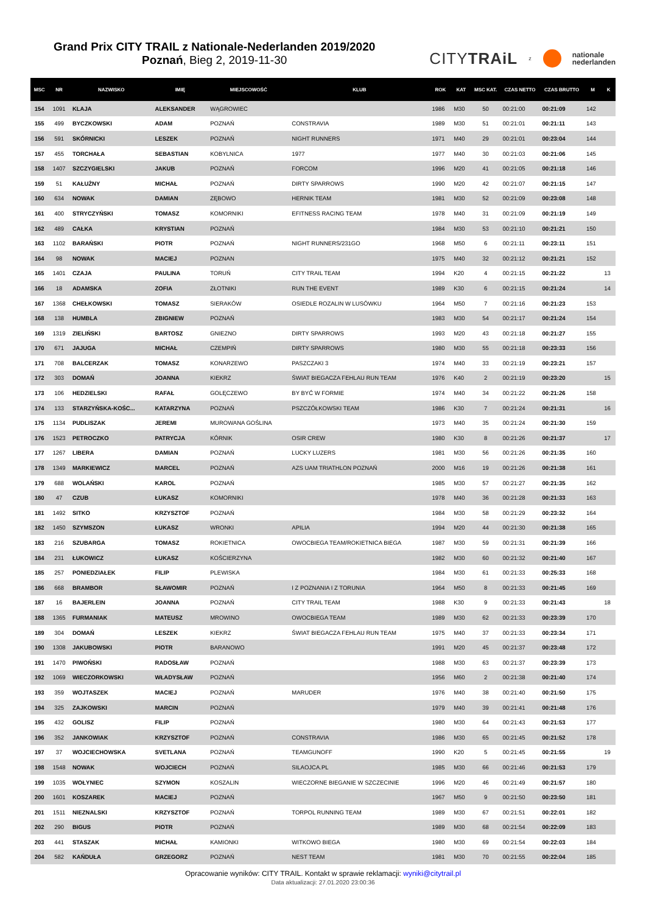Grand Prix CITY TRAIL z Nationale-Nederlanden 2019/2020
Poznań, Bieg 2, 2019-11-30
CITYTRAiL z nationale
nederlanden
| MSC | NR | NAZWISKO | IMIĘ | MIEJSCOWOŚĆ | KLUB | ROK | KAT | MSC KAT. | CZAS NETTO | CZAS BRUTTO | M | K |
| --- | --- | --- | --- | --- | --- | --- | --- | --- | --- | --- | --- | --- |
| 154 | 1091 | KLAJA | ALEKSANDER | WĄGROWIEC | | 1986 | M30 | 50 | 00:21:00 | 00:21:09 | 142 | |
| 155 | 499 | BYCZKOWSKI | ADAM | POZNAŃ | CONSTRAVIA | 1989 | M30 | 51 | 00:21:01 | 00:21:11 | 143 | |
| 156 | 591 | SKÓRNICKI | LESZEK | POZNAŃ | NIGHT RUNNERS | 1971 | M40 | 29 | 00:21:01 | 00:23:04 | 144 | |
| 157 | 455 | TORCHAŁA | SEBASTIAN | KOBYLNICA | 1977 | 1977 | M40 | 30 | 00:21:03 | 00:21:06 | 145 | |
| 158 | 1407 | SZCZYGIELSKI | JAKUB | POZNAŃ | FORCOM | 1996 | M20 | 41 | 00:21:05 | 00:21:18 | 146 | |
| 159 | 51 | KAŁUŻNY | MICHAŁ | POZNAŃ | DIRTY SPARROWS | 1990 | M20 | 42 | 00:21:07 | 00:21:15 | 147 | |
| 160 | 634 | NOWAK | DAMIAN | ZĘBOWO | HERNIK TEAM | 1981 | M30 | 52 | 00:21:09 | 00:23:08 | 148 | |
| 161 | 400 | STRYCZYŃSKI | TOMASZ | KOMORNIKI | EFITNESS RACING TEAM | 1978 | M40 | 31 | 00:21:09 | 00:21:19 | 149 | |
| 162 | 489 | CAŁKA | KRYSTIAN | POZNAŃ | | 1984 | M30 | 53 | 00:21:10 | 00:21:21 | 150 | |
| 163 | 1102 | BARAŃSKI | PIOTR | POZNAŃ | NIGHT RUNNERS/231GO | 1968 | M50 | 6 | 00:21:11 | 00:23:11 | 151 | |
| 164 | 98 | NOWAK | MACIEJ | POZNAN | | 1975 | M40 | 32 | 00:21:12 | 00:21:21 | 152 | |
| 165 | 1401 | CZAJA | PAULINA | TORUŃ | CITY TRAIL TEAM | 1994 | K20 | 4 | 00:21:15 | 00:21:22 | | 13 |
| 166 | 18 | ADAMSKA | ZOFIA | ZŁOTNIKI | RUN THE EVENT | 1989 | K30 | 6 | 00:21:15 | 00:21:24 | | 14 |
| 167 | 1368 | CHEŁKOWSKI | TOMASZ | SIERAKÓW | OSIEDLE ROZALIN W LUSÓWKU | 1964 | M50 | 7 | 00:21:16 | 00:21:23 | 153 | |
| 168 | 138 | HUMBLA | ZBIGNIEW | POZNAŃ | | 1983 | M30 | 54 | 00:21:17 | 00:21:24 | 154 | |
| 169 | 1319 | ZIELIŃSKI | BARTOSZ | GNIEZNO | DIRTY SPARROWS | 1993 | M20 | 43 | 00:21:18 | 00:21:27 | 155 | |
| 170 | 671 | JAJUGA | MICHAŁ | CZEMPIŃ | DIRTY SPARROWS | 1980 | M30 | 55 | 00:21:18 | 00:23:33 | 156 | |
| 171 | 708 | BALCERZAK | TOMASZ | KONARZEWO | PASZCZAKI 3 | 1974 | M40 | 33 | 00:21:19 | 00:23:21 | 157 | |
| 172 | 303 | DOMAŃ | JOANNA | KIEKRZ | ŚWIAT BIEGACZA FEHLAU RUN TEAM | 1976 | K40 | 2 | 00:21:19 | 00:23:20 | | 15 |
| 173 | 106 | HEDZIELSKI | RAFAŁ | GOLĘCZEWO | BY BYĆ W FORMIE | 1974 | M40 | 34 | 00:21:22 | 00:21:26 | 158 | |
| 174 | 133 | STARZYŃSKA-KOŚC... | KATARZYNA | POZNAŃ | PSZCZÓŁKOWSKI TEAM | 1986 | K30 | 7 | 00:21:24 | 00:21:31 | | 16 |
| 175 | 1134 | PUDLISZAK | JEREMI | MUROWANA GOŚLINA | | 1973 | M40 | 35 | 00:21:24 | 00:21:30 | 159 | |
| 176 | 1523 | PETROCZKO | PATRYCJA | KÓRNIK | OSIR CREW | 1980 | K30 | 8 | 00:21:26 | 00:21:37 | | 17 |
| 177 | 1267 | LIBERA | DAMIAN | POZNAŃ | LUCKY LUZERS | 1981 | M30 | 56 | 00:21:26 | 00:21:35 | 160 | |
| 178 | 1349 | MARKIEWICZ | MARCEL | POZNAŃ | AZS UAM TRIATHLON POZNAŃ | 2000 | M16 | 19 | 00:21:26 | 00:21:38 | 161 | |
| 179 | 688 | WOLAŃSKI | KAROL | POZNAŃ | | 1985 | M30 | 57 | 00:21:27 | 00:21:35 | 162 | |
| 180 | 47 | CZUB | ŁUKASZ | KOMORNIKI | | 1978 | M40 | 36 | 00:21:28 | 00:21:33 | 163 | |
| 181 | 1492 | SITKO | KRZYSZTOF | POZNAŃ | | 1984 | M30 | 58 | 00:21:29 | 00:23:32 | 164 | |
| 182 | 1450 | SZYMSZON | ŁUKASZ | WRONKI | APILIA | 1994 | M20 | 44 | 00:21:30 | 00:21:38 | 165 | |
| 183 | 216 | SZUBARGA | TOMASZ | ROKIETNICA | OWOCBIEGA TEAM/ROKIETNICA BIEGA | 1987 | M30 | 59 | 00:21:31 | 00:21:39 | 166 | |
| 184 | 231 | ŁUKOWICZ | ŁUKASZ | KOŚCIERZYNA | | 1982 | M30 | 60 | 00:21:32 | 00:21:40 | 167 | |
| 185 | 257 | PONIEDZIAŁEK | FILIP | PLEWISKA | | 1984 | M30 | 61 | 00:21:33 | 00:25:33 | 168 | |
| 186 | 668 | BRAMBOR | SŁAWOMIR | POZNAŃ | I Z POZNANIA I Z TORUNIA | 1964 | M50 | 8 | 00:21:33 | 00:21:45 | 169 | |
| 187 | 16 | BAJERLEIN | JOANNA | POZNAŃ | CITY TRAIL TEAM | 1988 | K30 | 9 | 00:21:33 | 00:21:43 | | 18 |
| 188 | 1365 | FURMANIAK | MATEUSZ | MROWINO | OWOCBIEGA TEAM | 1989 | M30 | 62 | 00:21:33 | 00:23:39 | 170 | |
| 189 | 304 | DOMAŃ | LESZEK | KIEKRZ | ŚWIAT BIEGACZA FEHLAU RUN TEAM | 1975 | M40 | 37 | 00:21:33 | 00:23:34 | 171 | |
| 190 | 1308 | JAKUBOWSKI | PIOTR | BARANOWO | | 1991 | M20 | 45 | 00:21:37 | 00:23:48 | 172 | |
| 191 | 1470 | PIWOŃSKI | RADOSŁAW | POZNAŃ | | 1988 | M30 | 63 | 00:21:37 | 00:23:39 | 173 | |
| 192 | 1069 | WIECZORKOWSKI | WŁADYSŁAW | POZNAŃ | | 1956 | M60 | 2 | 00:21:38 | 00:21:40 | 174 | |
| 193 | 359 | WOJTASZEK | MACIEJ | POZNAŃ | MARUDER | 1976 | M40 | 38 | 00:21:40 | 00:21:50 | 175 | |
| 194 | 325 | ZAJKOWSKI | MARCIN | POZNAŃ | | 1979 | M40 | 39 | 00:21:41 | 00:21:48 | 176 | |
| 195 | 432 | GOLISZ | FILIP | POZNAŃ | | 1980 | M30 | 64 | 00:21:43 | 00:21:53 | 177 | |
| 196 | 352 | JANKOWIAK | KRZYSZTOF | POZNAŃ | CONSTRAVIA | 1986 | M30 | 65 | 00:21:45 | 00:21:52 | 178 | |
| 197 | 37 | WOJCIECHOWSKA | SVETLANA | POZNAŃ | TEAMGUNOFF | 1990 | K20 | 5 | 00:21:45 | 00:21:55 | | 19 |
| 198 | 1548 | NOWAK | WOJCIECH | POZNAŃ | SILAOJCA.PL | 1985 | M30 | 66 | 00:21:46 | 00:21:53 | 179 | |
| 199 | 1035 | WOŁYNIEC | SZYMON | KOSZALIN | WIECZORNE BIEGANIE W SZCZECINIE | 1996 | M20 | 46 | 00:21:49 | 00:21:57 | 180 | |
| 200 | 1601 | KOSZAREK | MACIEJ | POZNAŃ | | 1967 | M50 | 9 | 00:21:50 | 00:23:50 | 181 | |
| 201 | 1511 | NIEZNALSKI | KRZYSZTOF | POZNAŃ | TORPOL RUNNING TEAM | 1989 | M30 | 67 | 00:21:51 | 00:22:01 | 182 | |
| 202 | 290 | BIGUS | PIOTR | POZNAŃ | | 1989 | M30 | 68 | 00:21:54 | 00:22:09 | 183 | |
| 203 | 441 | STASZAK | MICHAŁ | KAMIONKI | WITKOWO BIEGA | 1980 | M30 | 69 | 00:21:54 | 00:22:03 | 184 | |
| 204 | 582 | KAŃDUŁA | GRZEGORZ | POZNAŃ | NEST TEAM | 1981 | M30 | 70 | 00:21:55 | 00:22:04 | 185 | |
Opracowanie wyników: CITY TRAIL. Kontakt w sprawie reklamacji: wyniki@citytrail.pl
Data aktualizacji: 27.01.2020 23:00:36